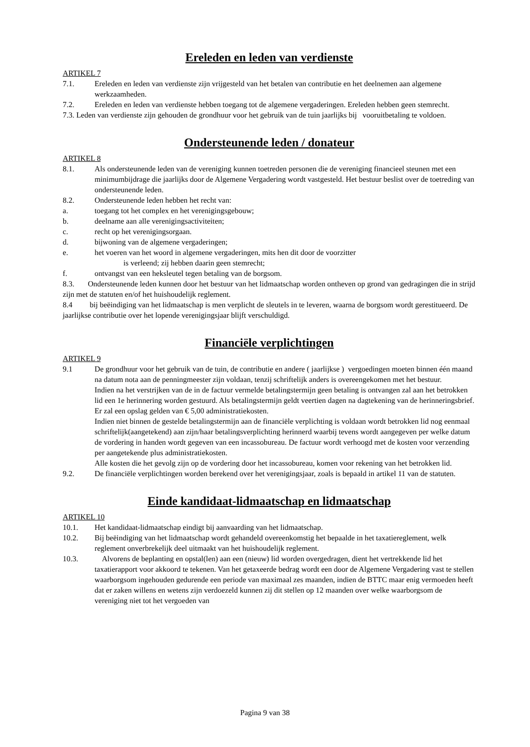Ereleden en leden van verdienste
ARTIKEL 7
7.1. Ereleden en leden van verdienste zijn vrijgesteld van het betalen van contributie en het deelnemen aan algemene werkzaamheden.
7.2. Ereleden en leden van verdienste hebben toegang tot de algemene vergaderingen. Ereleden hebben geen stemrecht.
7.3. Leden van verdienste zijn gehouden de grondhuur voor het gebruik van de tuin jaarlijks bij vooruitbetaling te voldoen.
Ondersteunende leden / donateur
ARTIKEL 8
8.1. Als ondersteunende leden van de vereniging kunnen toetreden personen die de vereniging financieel steunen met een minimumbijdrage die jaarlijks door de Algemene Vergadering wordt vastgesteld. Het bestuur beslist over de toetreding van ondersteunende leden.
8.2. Ondersteunende leden hebben het recht van:
a. toegang tot het complex en het verenigingsgebouw;
b. deelname aan alle verenigingsactiviteiten;
c. recht op het verenigingsorgaan.
d. bijwoning van de algemene vergaderingen;
e. het voeren van het woord in algemene vergaderingen, mits hen dit door de voorzitter
is verleend; zij hebben daarin geen stemrecht;
f. ontvangst van een heksleutel tegen betaling van de borgsom.
8.3. Ondersteunende leden kunnen door het bestuur van het lidmaatschap worden ontheven op grond van gedragingen die in strijd zijn met de statuten en/of het huishoudelijk reglement.
8.4 bij beëindiging van het lidmaatschap is men verplicht de sleutels in te leveren, waarna de borgsom wordt gerestitueerd. De jaarlijkse contributie over het lopende verenigingsjaar blijft verschuldigd.
Financiële verplichtingen
ARTIKEL 9
9.1 De grondhuur voor het gebruik van de tuin, de contributie en andere ( jaarlijkse ) vergoedingen moeten binnen één maand na datum nota aan de penningmeester zijn voldaan, tenzij schriftelijk anders is overeengekomen met het bestuur.
Indien na het verstrijken van de in de factuur vermelde betalingstermijn geen betaling is ontvangen zal aan het betrokken lid een 1e herinnering worden gestuurd. Als betalingstermijn geldt veertien dagen na dagtekening van de herinneringsbrief. Er zal een opslag gelden van € 5,00 administratiekosten.
Indien niet binnen de gestelde betalingstermijn aan de financiële verplichting is voldaan wordt betrokken lid nog eenmaal schriftelijk(aangetekend) aan zijn/haar betalingsverplichting herinnerd waarbij tevens wordt aangegeven per welke datum de vordering in handen wordt gegeven van een incassobureau. De factuur wordt verhoogd met de kosten voor verzending per aangetekende plus administratiekosten.
Alle kosten die het gevolg zijn op de vordering door het incassobureau, komen voor rekening van het betrokken lid.
9.2. De financiële verplichtingen worden berekend over het verenigingsjaar, zoals is bepaald in artikel 11 van de statuten.
Einde kandidaat-lidmaatschap en lidmaatschap
ARTIKEL 10
10.1. Het kandidaat-lidmaatschap eindigt bij aanvaarding van het lidmaatschap.
10.2. Bij beëindiging van het lidmaatschap wordt gehandeld overeenkomstig het bepaalde in het taxatiereglement, welk reglement onverbrekelijk deel uitmaakt van het huishoudelijk reglement.
10.3. Alvorens de beplanting en opstal(len) aan een (nieuw) lid worden overgedragen, dient het vertrekkende lid het taxatierapport voor akkoord te tekenen. Van het getaxeerde bedrag wordt een door de Algemene Vergadering vast te stellen waarborgsom ingehouden gedurende een periode van maximaal zes maanden, indien de BTTC maar enig vermoeden heeft dat er zaken willens en wetens zijn verdoezeld kunnen zij dit stellen op 12 maanden over welke waarborgsom de vereniging niet tot het vergoeden van
Pagina 9 van 38